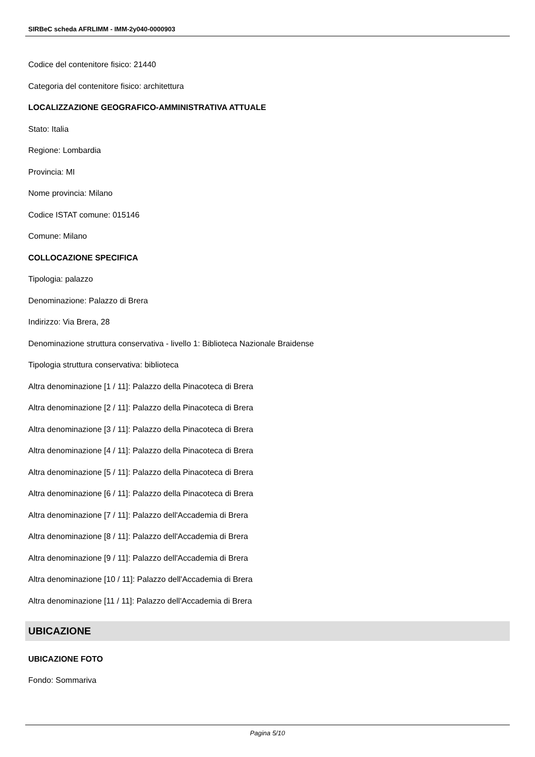SIRBeC scheda AFRLIMM - IMM-2y040-0000903
Codice del contenitore fisico: 21440
Categoria del contenitore fisico: architettura
LOCALIZZAZIONE GEOGRAFICO-AMMINISTRATIVA ATTUALE
Stato: Italia
Regione: Lombardia
Provincia: MI
Nome provincia: Milano
Codice ISTAT comune: 015146
Comune: Milano
COLLOCAZIONE SPECIFICA
Tipologia: palazzo
Denominazione: Palazzo di Brera
Indirizzo: Via Brera, 28
Denominazione struttura conservativa - livello 1: Biblioteca Nazionale Braidense
Tipologia struttura conservativa: biblioteca
Altra denominazione [1 / 11]: Palazzo della Pinacoteca di Brera
Altra denominazione [2 / 11]: Palazzo della Pinacoteca di Brera
Altra denominazione [3 / 11]: Palazzo della Pinacoteca di Brera
Altra denominazione [4 / 11]: Palazzo della Pinacoteca di Brera
Altra denominazione [5 / 11]: Palazzo della Pinacoteca di Brera
Altra denominazione [6 / 11]: Palazzo della Pinacoteca di Brera
Altra denominazione [7 / 11]: Palazzo dell'Accademia di Brera
Altra denominazione [8 / 11]: Palazzo dell'Accademia di Brera
Altra denominazione [9 / 11]: Palazzo dell'Accademia di Brera
Altra denominazione [10 / 11]: Palazzo dell'Accademia di Brera
Altra denominazione [11 / 11]: Palazzo dell'Accademia di Brera
UBICAZIONE
UBICAZIONE FOTO
Fondo: Sommariva
Pagina 5/10